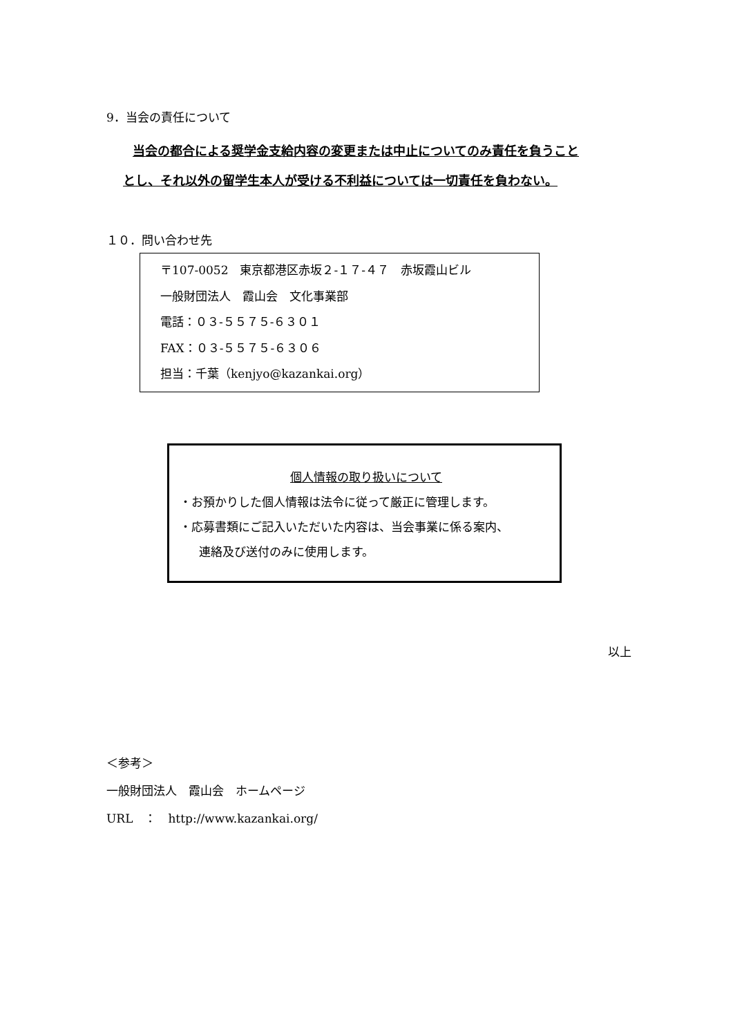9．当会の責任について
当会の都合による奨学金支給内容の変更または中止についてのみ責任を負うこと
とし、それ以外の留学生本人が受ける不利益については一切責任を負わない。
１０．問い合わせ先
〒107-0052　東京都港区赤坂２-１７-４７　赤坂霞山ビル
一般財団法人　霞山会　文化事業部
電話：０３-５５７５-６３０１
FAX：０３-５５７５-６３０６
担当：千葉（kenjyo@kazankai.org）
個人情報の取り扱いについて
・お預かりした個人情報は法令に従って厳正に管理します。
・応募書類にご記入いただいた内容は、当会事業に係る案内、
連絡及び送付のみに使用します。
以上
＜参考＞
一般財団法人　霞山会　ホームページ
URL　：　http://www.kazankai.org/